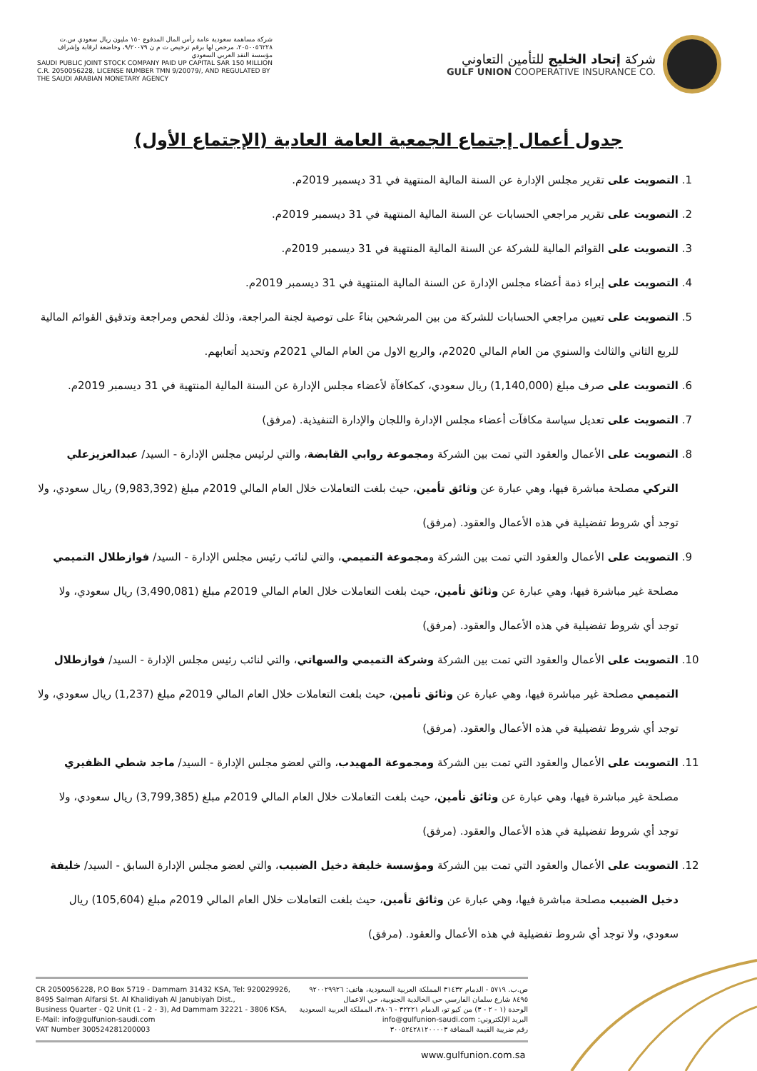شركة مساهمة سعودية عامة رأس المال المدفوع ١٥٠ مليون ريال سعودي س.ت ٢٠٥٠٠٥٦٢٢٨، مرخص لها برقم ترخيص ت م ن ٩/٢٠٠٧٩، وخاضعة لرقابة وإشراف مؤسسة النقد العربي السعودي
SAUDI PUBLIC JOINT STOCK COMPANY PAID UP CAPITAL SAR 150 MILLION C.R. 2050056228, LICENSE NUMBER TMN 9/20079/, AND REGULATED BY THE SAUDI ARABIAN MONETARY AGENCY
شركة إتحاد الخليج للتأمين التعاوني
GULF UNION COOPERATIVE INSURANCE CO.
جدول أعمال إجتماع الجمعية العامة العادية (الإجتماع الأول)
1. التصويت على تقرير مجلس الإدارة عن السنة المالية المنتهية في 31 ديسمبر 2019م.
2. التصويت على تقرير مراجعي الحسابات عن السنة المالية المنتهية في 31 ديسمبر 2019م.
3. التصويت على القوائم المالية للشركة عن السنة المالية المنتهية في 31 ديسمبر 2019م.
4. التصويت على إبراء ذمة أعضاء مجلس الإدارة عن السنة المالية المنتهية في 31 ديسمبر 2019م.
5. التصويت على تعيين مراجعي الحسابات للشركة من بين المرشحين بناءً على توصية لجنة المراجعة، وذلك لفحص ومراجعة وتدقيق القوائم المالية للربع الثاني والثالث والسنوي من العام المالي 2020م، والربع الاول من العام المالي 2021م وتحديد أتعابهم.
6. التصويت على صرف مبلغ (1,140,000) ريال سعودي، كمكافآة لأعضاء مجلس الإدارة عن السنة المالية المنتهية في 31 ديسمبر 2019م.
7. التصويت على تعديل سياسة مكافآت أعضاء مجلس الإدارة واللجان والإدارة التنفيذية. (مرفق)
8. التصويت على الأعمال والعقود التي تمت بين الشركة ومجموعة روابي القابضة، والتي لرئيس مجلس الإدارة - السيد/ عبدالعزيزعلي التركي مصلحة مباشرة فيها، وهي عبارة عن وثائق تأمين، حيث بلغت التعاملات خلال العام المالي 2019م مبلغ (9,983,392) ريال سعودي، ولا توجد أي شروط تفضيلية في هذه الأعمال والعقود. (مرفق)
9. التصويت على الأعمال والعقود التي تمت بين الشركة ومجموعة التميمي، والتي لنائب رئيس مجلس الإدارة - السيد/ فوازطلال التميمي مصلحة غير مباشرة فيها، وهي عبارة عن وثائق تأمين، حيث بلغت التعاملات خلال العام المالي 2019م مبلغ (3,490,081) ريال سعودي، ولا توجد أي شروط تفضيلية في هذه الأعمال والعقود. (مرفق)
10. التصويت على الأعمال والعقود التي تمت بين الشركة وشركة التميمي والسهاتي، والتي لنائب رئيس مجلس الإدارة - السيد/ فوازطلال التميمي مصلحة غير مباشرة فيها، وهي عبارة عن وثائق تأمين، حيث بلغت التعاملات خلال العام المالي 2019م مبلغ (1,237) ريال سعودي، ولا توجد أي شروط تفضيلية في هذه الأعمال والعقود. (مرفق)
11. التصويت على الأعمال والعقود التي تمت بين الشركة ومجموعة المهيدب، والتي لعضو مجلس الإدارة - السيد/ ماجد شطي الظفيري مصلحة غير مباشرة فيها، وهي عبارة عن وثائق تأمين، حيث بلغت التعاملات خلال العام المالي 2019م مبلغ (3,799,385) ريال سعودي، ولا توجد أي شروط تفضيلية في هذه الأعمال والعقود. (مرفق)
12. التصويت على الأعمال والعقود التي تمت بين الشركة ومؤسسة خليفة دخيل الضبيب، والتي لعضو مجلس الإدارة السابق - السيد/ خليفة دخيل الضبيب مصلحة مباشرة فيها، وهي عبارة عن وثائق تأمين، حيث بلغت التعاملات خلال العام المالي 2019م مبلغ (105,604) ريال سعودي، ولا توجد أي شروط تفضيلية في هذه الأعمال والعقود. (مرفق)
CR 2050056228, P.O Box 5719 - Dammam 31432 KSA, Tel: 920029926,
8495 Salman Alfarsi St. Al Khalidiyah Al Janubiyah Dist.,
Business Quarter - Q2 Unit (1 - 2 - 3), Ad Dammam 32221 - 3806 KSA,
E-Mail: info@gulfunion-saudi.com
VAT Number 300524281200003
ص.ب. ٥٧١٩ - الدمام ٣١٤٣٢ المملكة العربية السعودية، هاتف: ٩٢٠٠٢٩٩٢٦
٨٤٩٥ شارع سلمان الفارسي حي الخالدية الجنوبية، حي الاعمال
الوحدة (١ - ٢ - ٣) من كيو تو، الدمام ٣٢٢٢١ - ٣٨٠٦، المملكة العربية السعودية
البريد الإلكتروني: info@gulfunion-saudi.com
رقم ضريبة القيمة المضافة ٣٠٠٥٢٤٢٨١٢٠٠٠٠٣
www.gulfunion.com.sa